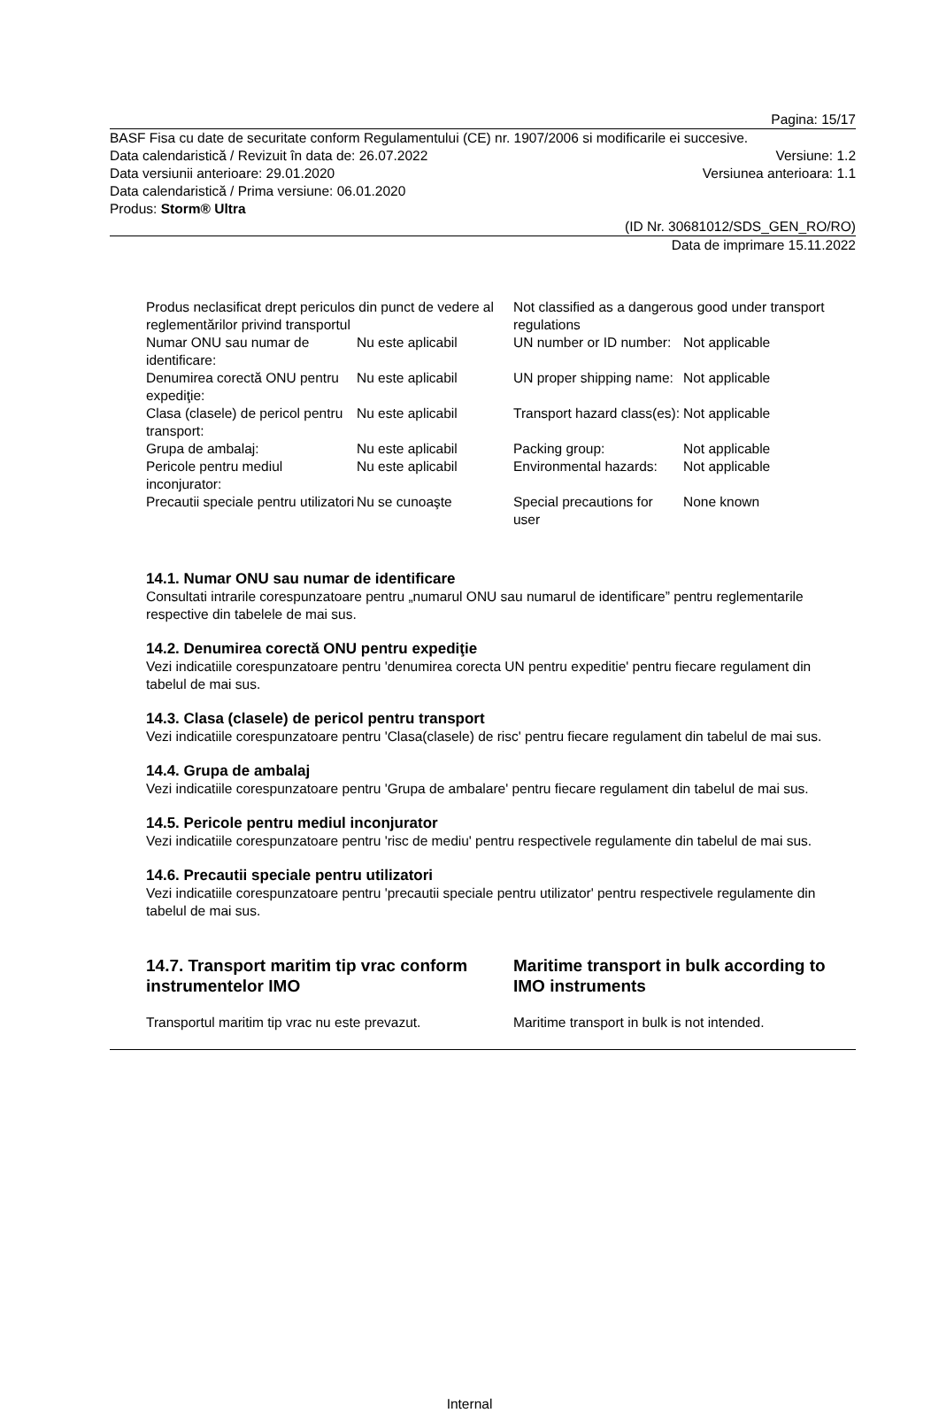Pagina: 15/17
BASF Fisa cu date de securitate conform Regulamentului (CE) nr. 1907/2006 si modificarile ei succesive.
Data calendaristică / Revizuit în data de: 26.07.2022 Versiune: 1.2
Data versiunii anterioare: 29.01.2020 Versiunea anterioara: 1.1
Data calendaristică / Prima versiune: 06.01.2020
Produs: Storm® Ultra
(ID Nr. 30681012/SDS_GEN_RO/RO)
Data de imprimare 15.11.2022
| Produs neclasificat drept periculos din punct de vedere al reglementărilor privind transportul | | Not classified as a dangerous good under transport regulations | |
| Numar ONU sau numar de identificare: | Nu este aplicabil | UN number or ID number: | Not applicable |
| Denumirea corectă ONU pentru expediţie: | Nu este aplicabil | UN proper shipping name: | Not applicable |
| Clasa (clasele) de pericol pentru transport: | Nu este aplicabil | Transport hazard class(es): | Not applicable |
| Grupa de ambalaj: | Nu este aplicabil | Packing group: | Not applicable |
| Pericole pentru mediul inconjurator: | Nu este aplicabil | Environmental hazards: | Not applicable |
| Precautii speciale pentru utilizatori | Nu se cunoaşte | Special precautions for user | None known |
14.1. Numar ONU sau numar de identificare
Consultati intrarile corespunzatoare pentru „numarul ONU sau numarul de identificare” pentru reglementarile respective din tabelele de mai sus.
14.2. Denumirea corectă ONU pentru expediţie
Vezi indicatiile corespunzatoare pentru 'denumirea corecta UN pentru expeditie' pentru fiecare regulament din tabelul de mai sus.
14.3. Clasa (clasele) de pericol pentru transport
Vezi indicatiile corespunzatoare pentru 'Clasa(clasele) de risc' pentru fiecare regulament din tabelul de mai sus.
14.4. Grupa de ambalaj
Vezi indicatiile corespunzatoare pentru 'Grupa de ambalare' pentru fiecare regulament din tabelul de mai sus.
14.5. Pericole pentru mediul inconjurator
Vezi indicatiile corespunzatoare pentru 'risc de mediu' pentru respectivele regulamente din tabelul de mai sus.
14.6. Precautii speciale pentru utilizatori
Vezi indicatiile corespunzatoare pentru 'precautii speciale pentru utilizator' pentru respectivele regulamente din tabelul de mai sus.
| 14.7. Transport maritim tip vrac conform instrumentelor IMO | Maritime transport in bulk according to IMO instruments |
| Transportul maritim tip vrac nu este prevazut. | Maritime transport in bulk is not intended. |
Internal